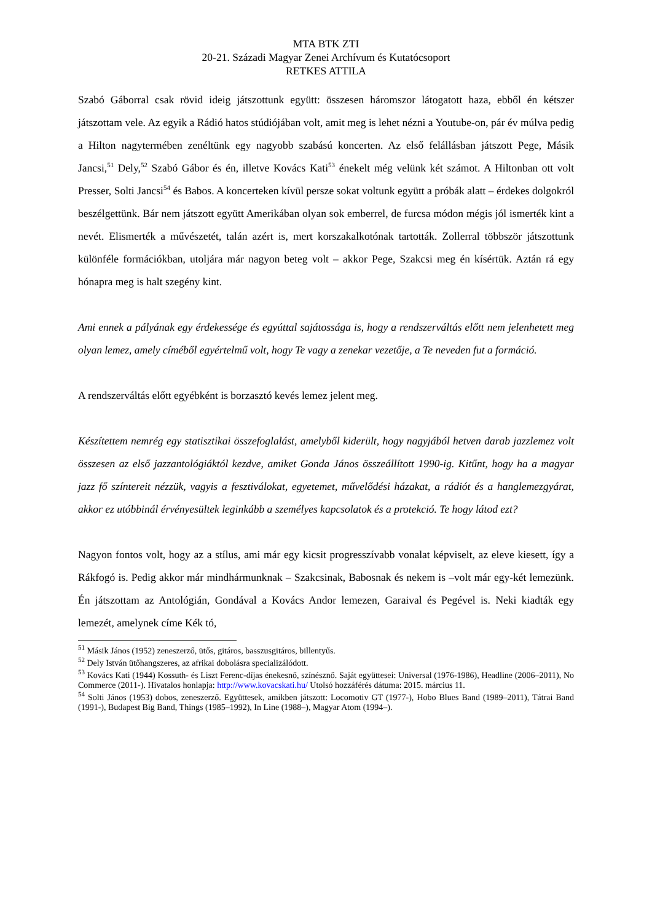MTA BTK ZTI
20-21. Századi Magyar Zenei Archívum és Kutatócsoport
RETKES ATTILA
Szabó Gáborral csak rövid ideig játszottunk együtt: összesen háromszor látogatott haza, ebből én kétszer játszottam vele. Az egyik a Rádió hatos stúdiójában volt, amit meg is lehet nézni a Youtube-on, pár év múlva pedig a Hilton nagytermében zenéltünk egy nagyobb szabású koncerten. Az első felállásban játszott Pege, Másik Jancsi,<sup>51</sup> Dely,<sup>52</sup> Szabó Gábor és én, illetve Kovács Kati<sup>53</sup> énekelt még velünk két számot. A Hiltonban ott volt Presser, Solti Jancsi<sup>54</sup> és Babos. A koncerteken kívül persze sokat voltunk együtt a próbák alatt – érdekes dolgokról beszélgettünk. Bár nem játszott együtt Amerikában olyan sok emberrel, de furcsa módon mégis jól ismerték kint a nevét. Elismerték a művészetét, talán azért is, mert korszakalkotónak tartották. Zollerral többször játszottunk különféle formációkban, utoljára már nagyon beteg volt – akkor Pege, Szakcsi meg én kísértük. Aztán rá egy hónapra meg is halt szegény kint.
Ami ennek a pályának egy érdekessége és egyúttal sajátossága is, hogy a rendszerváltás előtt nem jelenhetett meg olyan lemez, amely címéből egyértelmű volt, hogy Te vagy a zenekar vezetője, a Te neveden fut a formáció.
A rendszerváltás előtt egyébként is borzasztó kevés lemez jelent meg.
Készítettem nemrég egy statisztikai összefoglalást, amelyből kiderült, hogy nagyjából hetven darab jazzlemez volt összesen az első jazzantológiáktól kezdve, amiket Gonda János összeállított 1990-ig. Kitűnt, hogy ha a magyar jazz fő színtereit nézzük, vagyis a fesztiválokat, egyetemet, művelődési házakat, a rádiót és a hanglemezgyárat, akkor ez utóbbinál érvényesültek leginkább a személyes kapcsolatok és a protekció. Te hogy látod ezt?
Nagyon fontos volt, hogy az a stílus, ami már egy kicsit progresszívabb vonalat képviselt, az eleve kiesett, így a Rákfogó is. Pedig akkor már mindhármunknak – Szakcsinak, Babosnak és nekem is –volt már egy-két lemezünk. Én játszottam az Antológián, Gondával a Kovács Andor lemezen, Garaival és Pegével is. Neki kiadták egy lemezét, amelynek címe Kék tó,
<sup>51</sup> Másik János (1952) zeneszerző, ütős, gitáros, basszusgitáros, billentyűs.
<sup>52</sup> Dely István ütőhangszeres, az afrikai dobolásra specializálódott.
<sup>53</sup> Kovács Kati (1944) Kossuth- és Liszt Ferenc-díjas énekesnő, színésznő. Saját együttesei: Universal (1976-1986), Headline (2006–2011), No Commerce (2011-). Hivatalos honlapja: http://www.kovacskati.hu/ Utolsó hozzáférés dátuma: 2015. március 11.
<sup>54</sup> Solti János (1953) dobos, zeneszerző. Együttesek, amikben játszott: Locomotiv GT (1977-), Hobo Blues Band (1989–2011), Tátrai Band (1991-), Budapest Big Band, Things (1985–1992), In Line (1988–), Magyar Atom (1994–).